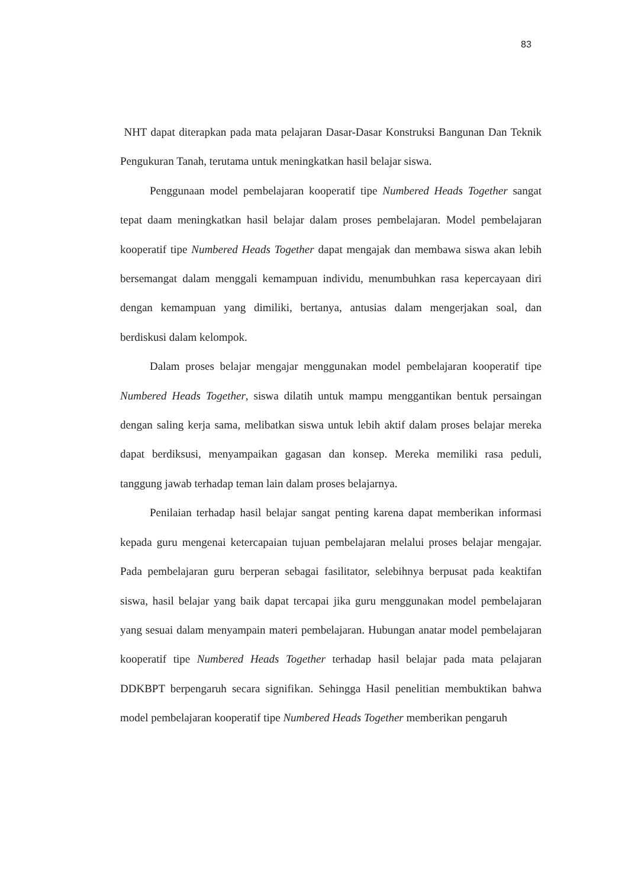83
NHT dapat diterapkan pada mata pelajaran Dasar-Dasar Konstruksi Bangunan Dan Teknik Pengukuran Tanah, terutama untuk meningkatkan hasil belajar siswa.
Penggunaan model pembelajaran kooperatif tipe Numbered Heads Together sangat tepat daam meningkatkan hasil belajar dalam proses pembelajaran. Model pembelajaran kooperatif tipe Numbered Heads Together dapat mengajak dan membawa siswa akan lebih bersemangat dalam menggali kemampuan individu, menumbuhkan rasa kepercayaan diri dengan kemampuan yang dimiliki, bertanya, antusias dalam mengerjakan soal, dan berdiskusi dalam kelompok.
Dalam proses belajar mengajar menggunakan model pembelajaran kooperatif tipe Numbered Heads Together, siswa dilatih untuk mampu menggantikan bentuk persaingan dengan saling kerja sama, melibatkan siswa untuk lebih aktif dalam proses belajar mereka dapat berdiksusi, menyampaikan gagasan dan konsep. Mereka memiliki rasa peduli, tanggung jawab terhadap teman lain dalam proses belajarnya.
Penilaian terhadap hasil belajar sangat penting karena dapat memberikan informasi kepada guru mengenai ketercapaian tujuan pembelajaran melalui proses belajar mengajar. Pada pembelajaran guru berperan sebagai fasilitator, selebihnya berpusat pada keaktifan siswa, hasil belajar yang baik dapat tercapai jika guru menggunakan model pembelajaran yang sesuai dalam menyampain materi pembelajaran. Hubungan anatar model pembelajaran kooperatif tipe Numbered Heads Together terhadap hasil belajar pada mata pelajaran DDKBPT berpengaruh secara signifikan. Sehingga Hasil penelitian membuktikan bahwa model pembelajaran kooperatif tipe Numbered Heads Together memberikan pengaruh